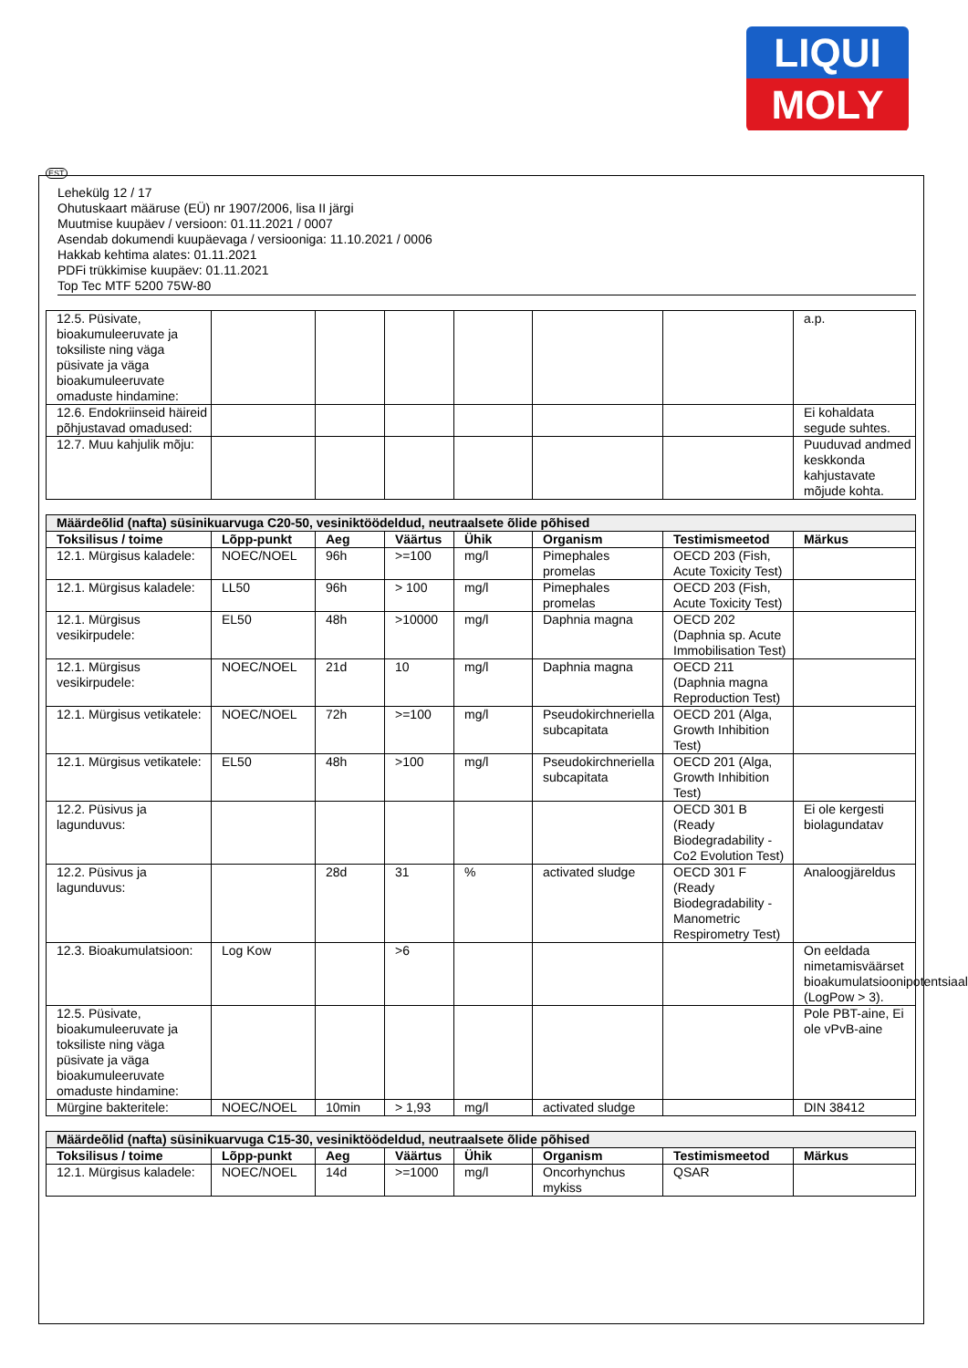LIQUI
MOLY
EST
Lehekülg 12 / 17
Ohutuskaart määruse (EÜ) nr 1907/2006, lisa II järgi
Muutmise kuupäev / versioon: 01.11.2021 / 0007
Asendab dokumendi kuupäevaga / versiooniga: 11.10.2021 / 0006
Hakkab kehtima alates: 01.11.2021
PDFi trükkimise kuupäev: 01.11.2021
Top Tec MTF 5200 75W-80
| 12.5. Püsivate, bioakumuleeruvate ja toksiliste ning väga püsivate ja väga bioakumuleeruvate omaduste hindamine: | | | | | | | a.p. |
| 12.6. Endokriinseid häireid põhjustavad omadused: | | | | | | | Ei kohaldata segude suhtes. |
| 12.7. Muu kahjulik mõju: | | | | | | | Puuduvad andmed keskkonda kahjustavate mõjude kohta. |
| Määrdeõlid (nafta) süsinikuarvuga C20-50, vesiniktöödeldud, neutraalsete õlide põhised | | | | | | | |
| --- | --- | --- | --- | --- | --- | --- | --- |
| Toksilisus / toime | Lõpp-punkt | Aeg | Väärtus | Ühik | Organism | Testimismeetod | Märkus |
| 12.1. Mürgisus kaladele: | NOEC/NOEL | 96h | >=100 | mg/l | Pimephales promelas | OECD 203 (Fish, Acute Toxicity Test) | |
| 12.1. Mürgisus kaladele: | LL50 | 96h | > 100 | mg/l | Pimephales promelas | OECD 203 (Fish, Acute Toxicity Test) | |
| 12.1. Mürgisus vesikirpudele: | EL50 | 48h | >10000 | mg/l | Daphnia magna | OECD 202 (Daphnia sp. Acute Immobilisation Test) | |
| 12.1. Mürgisus vesikirpudele: | NOEC/NOEL | 21d | 10 | mg/l | Daphnia magna | OECD 211 (Daphnia magna Reproduction Test) | |
| 12.1. Mürgisus vetikatele: | NOEC/NOEL | 72h | >=100 | mg/l | Pseudokirchneriella subcapitata | OECD 201 (Alga, Growth Inhibition Test) | |
| 12.1. Mürgisus vetikatele: | EL50 | 48h | >100 | mg/l | Pseudokirchneriella subcapitata | OECD 201 (Alga, Growth Inhibition Test) | |
| 12.2. Püsivus ja lagunduvus: | | | | | | OECD 301 B (Ready Biodegradability - Co2 Evolution Test) | Ei ole kergesti biolagundatav |
| 12.2. Püsivus ja lagunduvus: | | 28d | 31 | % | activated sludge | OECD 301 F (Ready Biodegradability - Manometric Respirometry Test) | Analoogjäreldus |
| 12.3. Bioakumulatsioon: | Log Kow | | >6 | | | | On eeldada nimetamisväärset bioakumulatsioonipotentsiaali (LogPow > 3). |
| 12.5. Püsivate, bioakumuleeruvate ja toksiliste ning väga püsivate ja väga bioakumuleeruvate omaduste hindamine: | | | | | | | Pole PBT-aine, Ei ole vPvB-aine |
| Mürgine bakteritele: | NOEC/NOEL | 10min | > 1,93 | mg/l | activated sludge | | DIN 38412 |
| Määrdeõlid (nafta) süsinikuarvuga C15-30, vesiniktöödeldud, neutraalsete õlide põhised | | | | | | | |
| --- | --- | --- | --- | --- | --- | --- | --- |
| Toksilisus / toime | Lõpp-punkt | Aeg | Väärtus | Ühik | Organism | Testimismeetod | Märkus |
| 12.1. Mürgisus kaladele: | NOEC/NOEL | 14d | >=1000 | mg/l | Oncorhynchus mykiss | QSAR | |